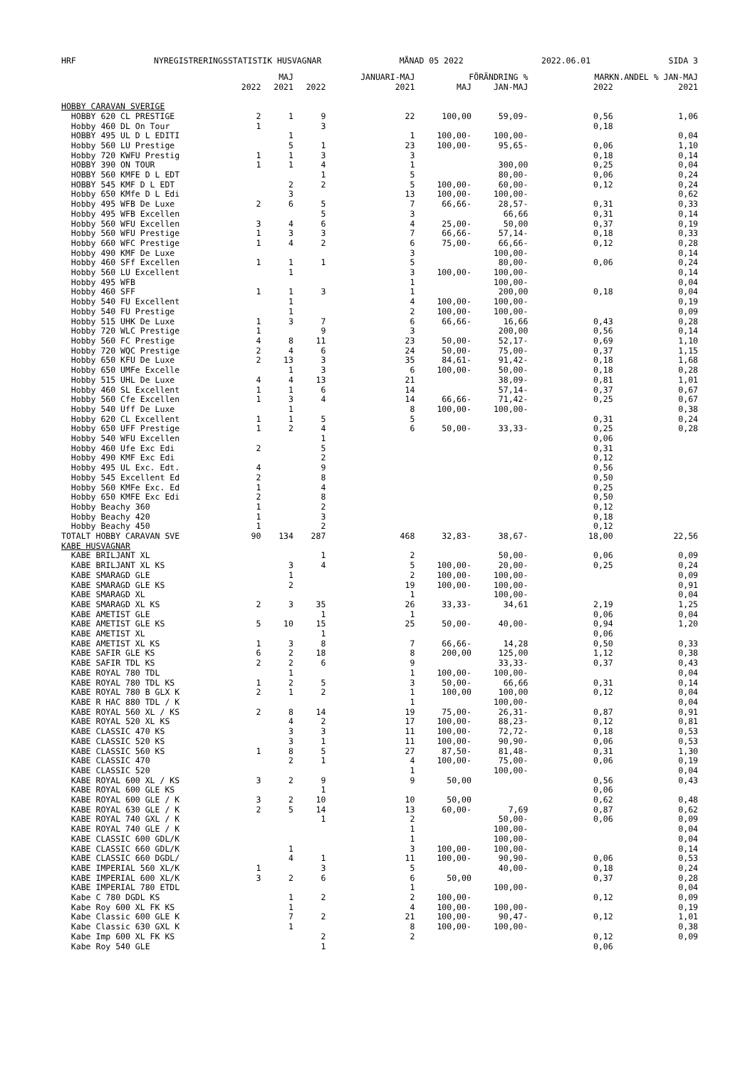HRF NYREGISTRERINGSSTATISTIK HUSVAGNAR MÅNAD 05 2022 2022.06.01 SIDA 3
| | | MAJ | | JANUARI-MAJ | FÖRÄNDRING % | | MARKN.ANDEL % JAN-MAJ | |
| --- | --- | --- | --- | --- | --- | --- | --- | --- |
| | 2022 | 2021 | 2022 | 2021 | MAJ | JAN-MAJ | 2022 | 2021 |
| HOBBY CARAVAN SVERIGE | | | | | | | | |
| HOBBY 620 CL PRESTIGE | 2 | 1 | 9 | 22 | 100,00 | 59,09- | 0,56 | 1,06 |
| Hobby 460 DL On Tour | 1 | | 3 | | | | 0,18 | |
| HOBBY 495 UL D L EDITI | | 1 | | 1 | 100,00- | 100,00- | | 0,04 |
| Hobby 560 LU Prestige | | 5 | 1 | 23 | 100,00- | 95,65- | 0,06 | 1,10 |
| Hobby 720 KWFU Prestig | 1 | 1 | 3 | 3 | | | 0,18 | 0,14 |
| HOBBY 390 ON TOUR | 1 | 1 | 4 | 1 | | 300,00 | 0,25 | 0,04 |
| HOBBY 560 KMFE D L EDT | | | 1 | 5 | | 80,00- | 0,06 | 0,24 |
| HOBBY 545 KMF D L EDT | | 2 | 2 | 5 | 100,00- | 60,00- | 0,12 | 0,24 |
| Hobby 650 KMfe D L Edi | | 3 | | 13 | 100,00- | 100,00- | | 0,62 |
| Hobby 495 WFB De Luxe | 2 | 6 | 5 | 7 | 66,66- | 28,57- | 0,31 | 0,33 |
| Hobby 495 WFB Excellen | | | 5 | 3 | | 66,66 | 0,31 | 0,14 |
| Hobby 560 WFU Excellen | 3 | 4 | 6 | 4 | 25,00- | 50,00 | 0,37 | 0,19 |
| Hobby 560 WFU Prestige | 1 | 3 | 3 | 7 | 66,66- | 57,14- | 0,18 | 0,33 |
| Hobby 660 WFC Prestige | 1 | 4 | 2 | 6 | 75,00- | 66,66- | 0,12 | 0,28 |
| Hobby 490 KMF De Luxe | | | | 3 | | 100,00- | | 0,14 |
| Hobby 460 SFf Excellen | 1 | 1 | 1 | 5 | | 80,00- | 0,06 | 0,24 |
| Hobby 560 LU Excellent | | 1 | | 3 | 100,00- | 100,00- | | 0,14 |
| Hobby 495 WFB | | | | 1 | | 100,00- | | 0,04 |
| Hobby 460 SFF | 1 | 1 | 3 | 1 | | 200,00 | 0,18 | 0,04 |
| Hobby 540 FU Excellent | | 1 | | 4 | 100,00- | 100,00- | | 0,19 |
| Hobby 540 FU Prestige | | 1 | | 2 | 100,00- | 100,00- | | 0,09 |
| Hobby 515 UHK De Luxe | 1 | 3 | 7 | 6 | 66,66- | 16,66 | 0,43 | 0,28 |
| Hobby 720 WLC Prestige | 1 | | 9 | 3 | | 200,00 | 0,56 | 0,14 |
| Hobby 560 FC Prestige | 4 | 8 | 11 | 23 | 50,00- | 52,17- | 0,69 | 1,10 |
| Hobby 720 WQC Prestige | 2 | 4 | 6 | 24 | 50,00- | 75,00- | 0,37 | 1,15 |
| Hobby 650 KFU De Luxe | 2 | 13 | 3 | 35 | 84,61- | 91,42- | 0,18 | 1,68 |
| Hobby 650 UMFe Excelle | | 1 | 3 | 6 | 100,00- | 50,00- | 0,18 | 0,28 |
| Hobby 515 UHL De Luxe | 4 | 4 | 13 | 21 | | 38,09- | 0,81 | 1,01 |
| Hobby 460 SL Excellent | 1 | 1 | 6 | 14 | | 57,14- | 0,37 | 0,67 |
| Hobby 560 Cfe Excellen | 1 | 3 | 4 | 14 | 66,66- | 71,42- | 0,25 | 0,67 |
| Hobby 540 Uff De Luxe | | 1 | | 8 | 100,00- | 100,00- | | 0,38 |
| Hobby 620 CL Excellent | 1 | 1 | 5 | 5 | | | 0,31 | 0,24 |
| Hobby 650 UFF Prestige | 1 | 2 | 4 | 6 | 50,00- | 33,33- | 0,25 | 0,28 |
| Hobby 540 WFU Excellen | | | 1 | | | | 0,06 | |
| Hobby 460 Ufe Exc Edi | 2 | | 5 | | | | 0,31 | |
| Hobby 490 KMF Exc Edi | | | 2 | | | | 0,12 | |
| Hobby 495 UL Exc. Edt. | 4 | | 9 | | | | 0,56 | |
| Hobby 545 Excellent Ed | 2 | | 8 | | | | 0,50 | |
| Hobby 560 KMFe Exc. Ed | 1 | | 4 | | | | 0,25 | |
| Hobby 650 KMFE Exc Edi | 2 | | 8 | | | | 0,50 | |
| Hobby Beachy 360 | 1 | | 2 | | | | 0,12 | |
| Hobby Beachy 420 | 1 | | 3 | | | | 0,18 | |
| Hobby Beachy 450 | 1 | | 2 | | | | 0,12 | |
| TOTALT HOBBY CARAVAN SVE | 90 | 134 | 287 | 468 | 32,83- | 38,67- | 18,00 | 22,56 |
| KABE HUSVAGNAR | | | | | | | | |
| KABE BRILJANT XL | | | 1 | 2 | | 50,00- | 0,06 | 0,09 |
| KABE BRILJANT XL KS | | 3 | 4 | 5 | 100,00- | 20,00- | 0,25 | 0,24 |
| KABE SMARAGD GLE | | 1 | | 2 | 100,00- | 100,00- | | 0,09 |
| KABE SMARAGD GLE KS | | 2 | | 19 | 100,00- | 100,00- | | 0,91 |
| KABE SMARAGD XL | | | | 1 | | 100,00- | | 0,04 |
| KABE SMARAGD XL KS | 2 | 3 | 35 | 26 | 33,33- | 34,61 | 2,19 | 1,25 |
| KABE AMETIST GLE | | | 1 | 1 | | | 0,06 | 0,04 |
| KABE AMETIST GLE KS | 5 | 10 | 15 | 25 | 50,00- | 40,00- | 0,94 | 1,20 |
| KABE AMETIST XL | | | 1 | | | | 0,06 | |
| KABE AMETIST XL KS | 1 | 3 | 8 | 7 | 66,66- | 14,28 | 0,50 | 0,33 |
| KABE SAFIR GLE KS | 6 | 2 | 18 | 8 | 200,00 | 125,00 | 1,12 | 0,38 |
| KABE SAFIR TDL KS | 2 | 2 | 6 | 9 | | 33,33- | 0,37 | 0,43 |
| KABE ROYAL 780 TDL | | 1 | | 1 | 100,00- | 100,00- | | 0,04 |
| KABE ROYAL 780 TDL KS | 1 | 2 | 5 | 3 | 50,00- | 66,66 | 0,31 | 0,14 |
| KABE ROYAL 780 B GLX K | 2 | 1 | 2 | 1 | 100,00 | 100,00 | 0,12 | 0,04 |
| KABE R HAC 880 TDL / K | | | | 1 | | 100,00- | | 0,04 |
| KABE ROYAL 560 XL / KS | 2 | 8 | 14 | 19 | 75,00- | 26,31- | 0,87 | 0,91 |
| KABE ROYAL 520 XL KS | | 4 | 2 | 17 | 100,00- | 88,23- | 0,12 | 0,81 |
| KABE CLASSIC 470 KS | | 3 | 3 | 11 | 100,00- | 72,72- | 0,18 | 0,53 |
| KABE CLASSIC 520 KS | | 3 | 1 | 11 | 100,00- | 90,90- | 0,06 | 0,53 |
| KABE CLASSIC 560 KS | 1 | 8 | 5 | 27 | 87,50- | 81,48- | 0,31 | 1,30 |
| KABE CLASSIC 470 | | 2 | 1 | 4 | 100,00- | 75,00- | 0,06 | 0,19 |
| KABE CLASSIC 520 | | | | 1 | | 100,00- | | 0,04 |
| KABE ROYAL 600 XL / KS | 3 | 2 | 9 | 9 | 50,00 | | 0,56 | 0,43 |
| KABE ROYAL 600 GLE KS | | | 1 | | | | 0,06 | |
| KABE ROYAL 600 GLE / K | 3 | 2 | 10 | 10 | 50,00 | | 0,62 | 0,48 |
| KABE ROYAL 630 GLE / K | 2 | 5 | 14 | 13 | 60,00- | 7,69 | 0,87 | 0,62 |
| KABE ROYAL 740 GXL / K | | | 1 | 2 | | 50,00- | 0,06 | 0,09 |
| KABE ROYAL 740 GLE / K | | | | 1 | | 100,00- | | 0,04 |
| KABE CLASSIC 600 GDL/K | | | | 1 | | 100,00- | | 0,04 |
| KABE CLASSIC 660 GDL/K | | 1 | | 3 | 100,00- | 100,00- | | 0,14 |
| KABE CLASSIC 660 DGDL/ | | 4 | 1 | 11 | 100,00- | 90,90- | 0,06 | 0,53 |
| KABE IMPERIAL 560 XL/K | 1 | | 3 | 5 | | 40,00- | 0,18 | 0,24 |
| KABE IMPERIAL 600 XL/K | 3 | 2 | 6 | 6 | 50,00 | | 0,37 | 0,28 |
| KABE IMPERIAL 780 ETDL | | | | 1 | | 100,00- | | 0,04 |
| Kabe C 780 DGDL KS | | 1 | 2 | 2 | 100,00- | | 0,12 | 0,09 |
| Kabe Roy 600 XL FK KS | | 1 | | 4 | 100,00- | 100,00- | | 0,19 |
| Kabe Classic 600 GLE K | | 7 | 2 | 21 | 100,00- | 90,47- | 0,12 | 1,01 |
| Kabe Classic 630 GXL K | | 1 | | 8 | 100,00- | 100,00- | | 0,38 |
| Kabe Imp 600 XL FK KS | | | 2 | 2 | | | 0,12 | 0,09 |
| Kabe Roy 540 GLE | | | 1 | | | | 0,06 | |